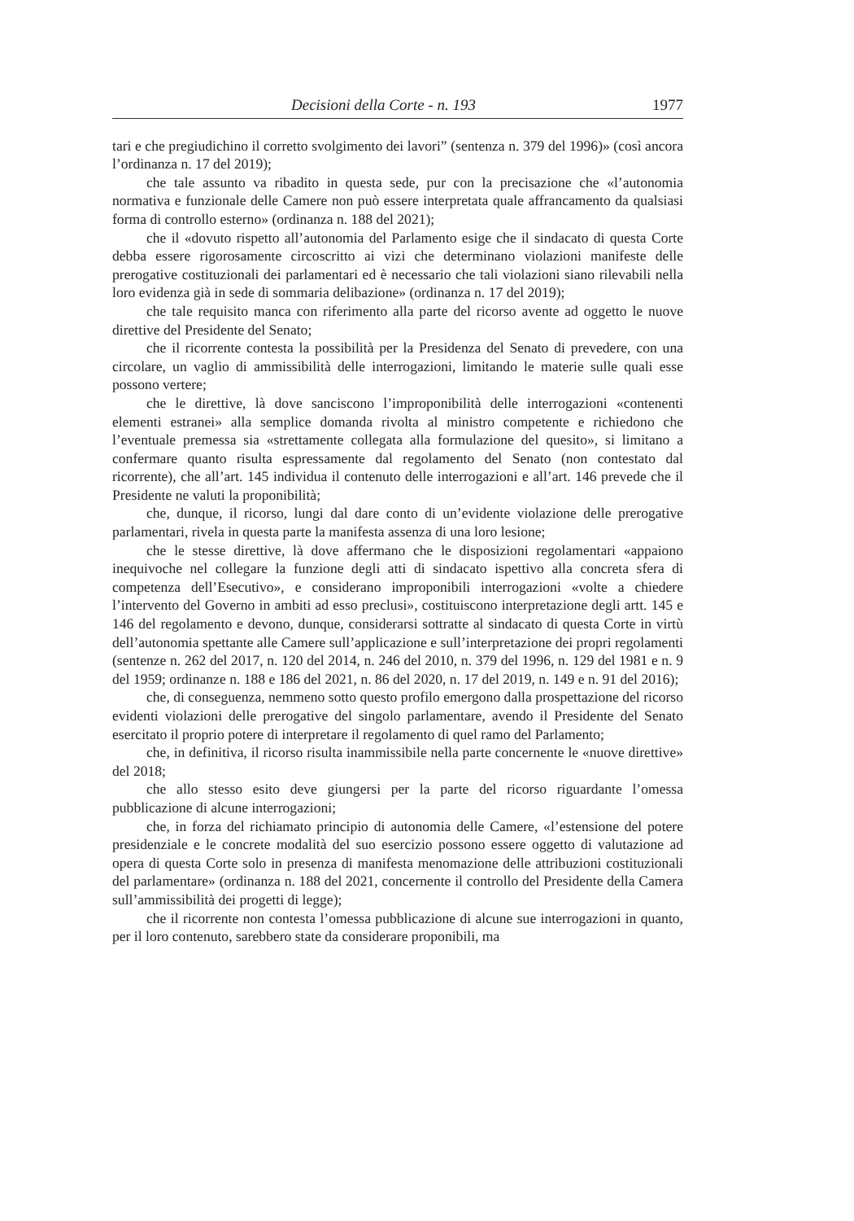Decisioni della Corte - n. 193 1977
tari e che pregiudichino il corretto svolgimento dei lavori” (sentenza n. 379 del 1996)» (così ancora l’ordinanza n. 17 del 2019);
che tale assunto va ribadito in questa sede, pur con la precisazione che «l’autonomia normativa e funzionale delle Camere non può essere interpretata quale affrancamento da qualsiasi forma di controllo esterno» (ordinanza n. 188 del 2021);
che il «dovuto rispetto all’autonomia del Parlamento esige che il sindacato di questa Corte debba essere rigorosamente circoscritto ai vizi che determinano violazioni manifeste delle prerogative costituzionali dei parlamentari ed è necessario che tali violazioni siano rilevabili nella loro evidenza già in sede di sommaria delibazione» (ordinanza n. 17 del 2019);
che tale requisito manca con riferimento alla parte del ricorso avente ad oggetto le nuove direttive del Presidente del Senato;
che il ricorrente contesta la possibilità per la Presidenza del Senato di prevedere, con una circolare, un vaglio di ammissibilità delle interrogazioni, limitando le materie sulle quali esse possono vertere;
che le direttive, là dove sanciscono l’improponibilità delle interrogazioni «contenenti elementi estranei» alla semplice domanda rivolta al ministro competente e richiedono che l’eventuale premessa sia «strettamente collegata alla formulazione del quesito», si limitano a confermare quanto risulta espressamente dal regolamento del Senato (non contestato dal ricorrente), che all’art. 145 individua il contenuto delle interrogazioni e all’art. 146 prevede che il Presidente ne valuti la proponibilità;
che, dunque, il ricorso, lungi dal dare conto di un’evidente violazione delle prerogative parlamentari, rivela in questa parte la manifesta assenza di una loro lesione;
che le stesse direttive, là dove affermano che le disposizioni regolamentari «appaiono inequivoche nel collegare la funzione degli atti di sindacato ispettivo alla concreta sfera di competenza dell’Esecutivo», e considerano improponibili interrogazioni «volte a chiedere l’intervento del Governo in ambiti ad esso preclusi», costituiscono interpretazione degli artt. 145 e 146 del regolamento e devono, dunque, considerarsi sottratte al sindacato di questa Corte in virtù dell’autonomia spettante alle Camere sull’applicazione e sull’interpretazione dei propri regolamenti (sentenze n. 262 del 2017, n. 120 del 2014, n. 246 del 2010, n. 379 del 1996, n. 129 del 1981 e n. 9 del 1959; ordinanze n. 188 e 186 del 2021, n. 86 del 2020, n. 17 del 2019, n. 149 e n. 91 del 2016);
che, di conseguenza, nemmeno sotto questo profilo emergono dalla prospettazione del ricorso evidenti violazioni delle prerogative del singolo parlamentare, avendo il Presidente del Senato esercitato il proprio potere di interpretare il regolamento di quel ramo del Parlamento;
che, in definitiva, il ricorso risulta inammissibile nella parte concernente le «nuove direttive» del 2018;
che allo stesso esito deve giungersi per la parte del ricorso riguardante l’omessa pubblicazione di alcune interrogazioni;
che, in forza del richiamato principio di autonomia delle Camere, «l’estensione del potere presidenziale e le concrete modalità del suo esercizio possono essere oggetto di valutazione ad opera di questa Corte solo in presenza di manifesta menomazione delle attribuzioni costituzionali del parlamentare» (ordinanza n. 188 del 2021, concernente il controllo del Presidente della Camera sull’ammissibilità dei progetti di legge);
che il ricorrente non contesta l’omessa pubblicazione di alcune sue interrogazioni in quanto, per il loro contenuto, sarebbero state da considerare proponibili, ma